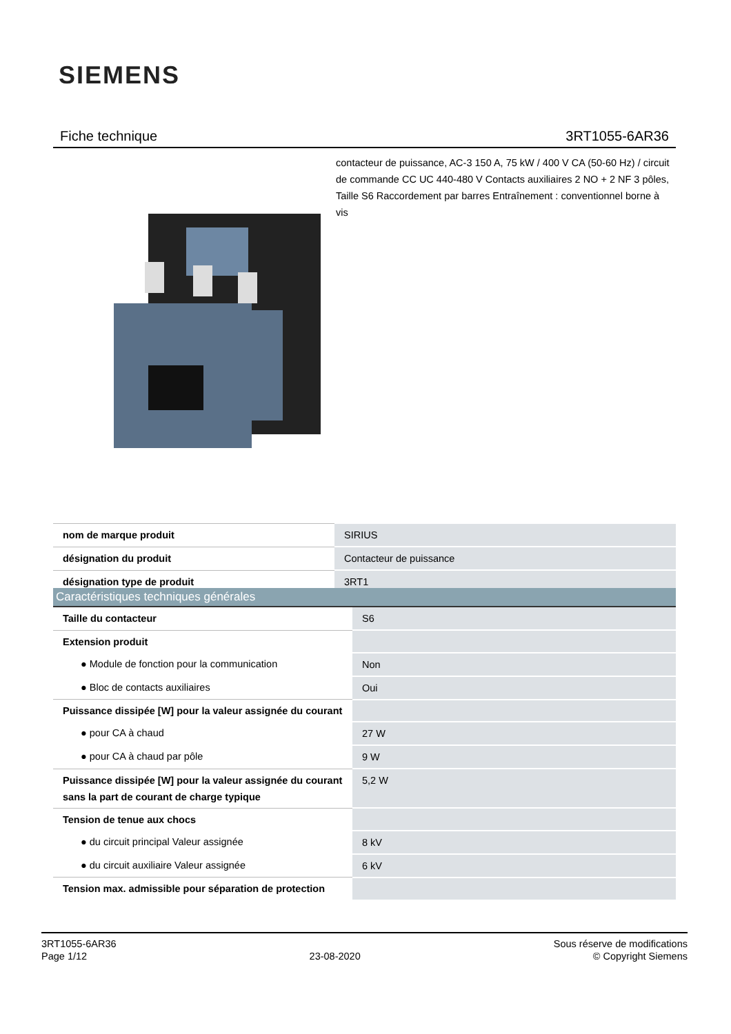SIEMENS
Fiche technique 3RT1055-6AR36
contacteur de puissance, AC-3 150 A, 75 kW / 400 V CA (50-60 Hz) / circuit de commande CC UC 440-480 V Contacts auxiliaires 2 NO + 2 NF 3 pôles, Taille S6 Raccordement par barres Entraînement : conventionnel borne à vis
| nom de marque produit | SIRIUS |
| désignation du produit | Contacteur de puissance |
| désignation type de produit | 3RT1 |
| Caractéristiques techniques générales | |
| --- | --- |
| Taille du contacteur | S6 |
| Extension produit | |
| ● Module de fonction pour la communication | Non |
| ● Bloc de contacts auxiliaires | Oui |
| Puissance dissipée [W] pour la valeur assignée du courant | |
| ● pour CA à chaud | 27 W |
| ● pour CA à chaud par pôle | 9 W |
| Puissance dissipée [W] pour la valeur assignée du courant sans la part de courant de charge typique | 5,2 W |
| Tension de tenue aux chocs | |
| ● du circuit principal Valeur assignée | 8 kV |
| ● du circuit auxiliaire Valeur assignée | 6 kV |
| Tension max. admissible pour séparation de protection | |
3RT1055-6AR36
Page 1/12
23-08-2020
Sous réserve de modifications
© Copyright Siemens